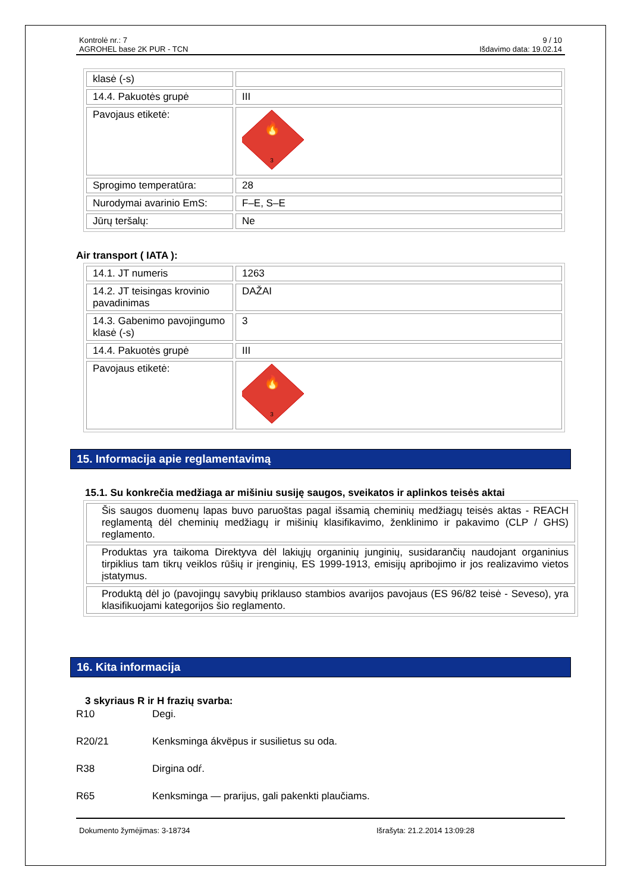Kontrolė nr.: 7
AGROHEL base 2K PUR - TCN
9 / 10
Išdavimo data: 19.02.14
| klasė (-s) | |
| 14.4. Pakuotės grupė | III |
| Pavojaus etiketė: | 🔥 3 |
| Sprogimo temperatūra: | 28 |
| Nurodymai avarinio EmS: | F–E, S–E |
| Jūrų teršalų: | Ne |
Air transport ( IATA ):
| 14.1. JT numeris | 1263 |
| 14.2. JT teisingas krovinio pavadinimas | DAŽAI |
| 14.3. Gabenimo pavojingumo klasė (-s) | 3 |
| 14.4. Pakuotės grupė | III |
| Pavojaus etiketė: | 🔥 3 |
15. Informacija apie reglamentavimą
15.1. Su konkrečia medžiaga ar mišiniu susiję saugos, sveikatos ir aplinkos teisės aktai
| Šis saugos duomenų lapas buvo paruoštas pagal išsamią cheminių medžiagų teisės aktas - REACH reglamentą dėl cheminių medžiagų ir mišinių klasifikavimo, ženklinimo ir pakavimo (CLP / GHS) reglamento. |
| Produktas yra taikoma Direktyva dėl lakiųjų organinių junginių, susidarančių naudojant organinius tirpiklius tam tikrų veiklos rūšių ir įrenginių, ES 1999-1913, emisijų apribojimo ir jos realizavimo vietos įstatymus. |
| Produktą dėl jo (pavojingų savybių priklauso stambios avarijos pavojaus (ES 96/82 teisė - Seveso), yra klasifikuojami kategorijos šio reglamento. |
16. Kita informacija
3 skyriaus R ir H frazių svarba:
R10 Degi.
R20/21 Kenksminga ákvëpus ir susilietus su oda.
R38 Dirgina odŕ.
R65 Kenksminga — prarijus, gali pakenkti plaučiams.
Dokumento žymėjimas: 3-18734 Išrašyta: 21.2.2014 13:09:28